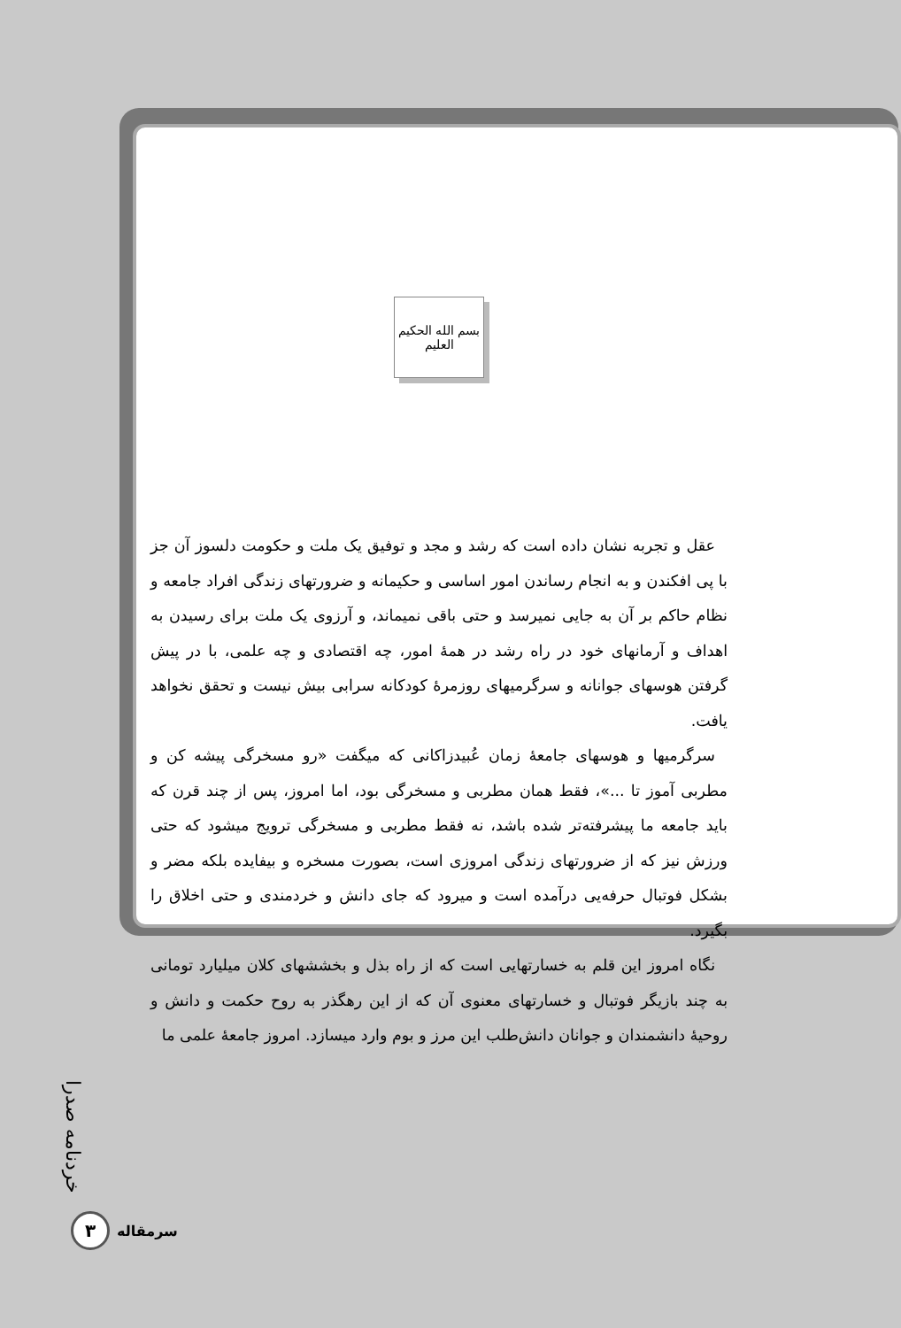بسم الله الحکیم العلیم
عقل و تجربه نشان داده است که رشد و مجد و توفیق یک ملت و حکومت دلسوز آن جز با پی افکندن و به انجام رساندن امور اساسی و حکیمانه و ضرورتهای زندگی افراد جامعه و نظام حاکم بر آن به جایی نمیرسد و حتی باقی نمیماند، و آرزوی یک ملت برای رسیدن به اهداف و آرمانهای خود در راه رشد در همهٔ امور، چه اقتصادی و چه علمی، با در پیش گرفتن هوسهای جوانانه و سرگرمیهای روزمرهٔ کودکانه سرابی بیش نیست و تحقق نخواهد یافت.
سرگرمیها و هوسهای جامعهٔ زمان عُبیدزاکانی که میگفت «رو مسخرگی پیشه کن و مطربی آموز تا ...»، فقط همان مطربی و مسخرگی بود، اما امروز، پس از چند قرن که باید جامعه ما پیشرفته‌تر شده باشد، نه فقط مطربی و مسخرگی ترویج میشود که حتی ورزش نیز که از ضرورتهای زندگی امروزی است، بصورت مسخره و بیفایده بلکه مضر و بشکل فوتبال حرفه‌یی درآمده است و میرود که جای دانش و خردمندی و حتی اخلاق را بگیرد.
نگاه امروز این قلم به خسارتهایی است که از راه بذل و بخششهای کلان میلیارد تومانی به چند بازیگر فوتبال و خسارتهای معنوی آن که از این رهگذر به روح حکمت و دانش و روحیهٔ دانشمندان و جوانان دانش‌طلب این مرز و بوم وارد میسازد. امروز جامعهٔ علمی ما
خردنامه صدرا
۳
سرمقاله